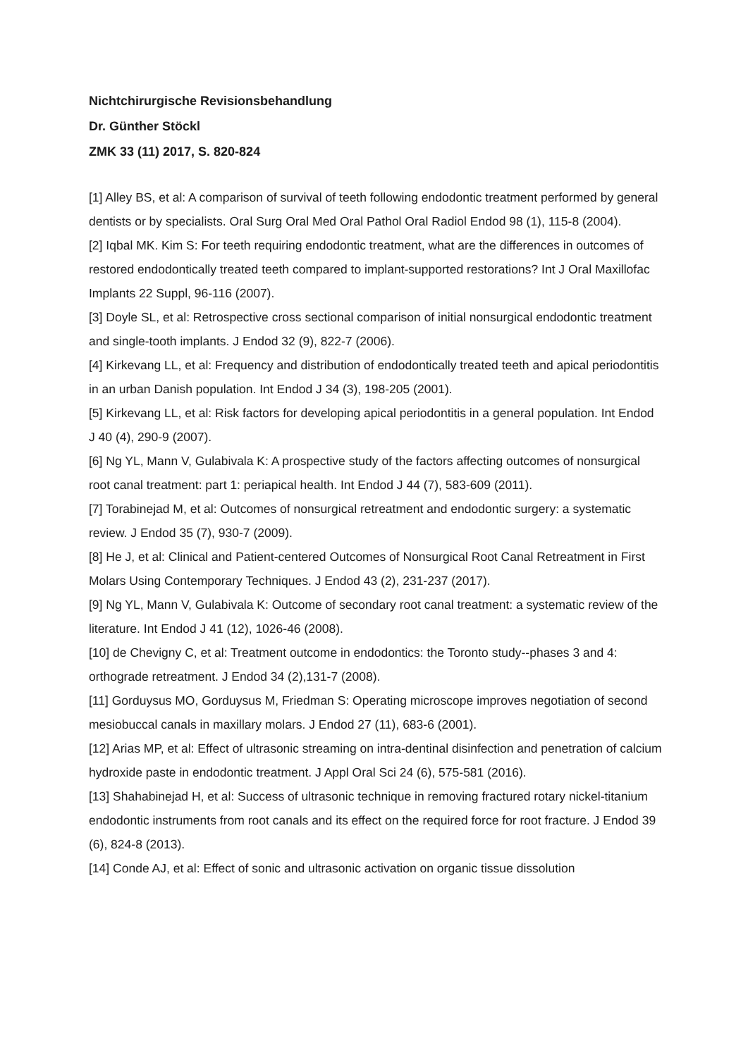Nichtchirurgische Revisionsbehandlung
Dr. Günther Stöckl
ZMK 33 (11) 2017, S. 820-824
[1] Alley BS, et al: A comparison of survival of teeth following endodontic treatment performed by general dentists or by specialists. Oral Surg Oral Med Oral Pathol Oral Radiol Endod 98 (1), 115-8 (2004).
[2] Iqbal MK. Kim S: For teeth requiring endodontic treatment, what are the differences in outcomes of restored endodontically treated teeth compared to implant-supported restorations? Int J Oral Maxillofac Implants 22 Suppl, 96-116 (2007).
[3] Doyle SL, et al: Retrospective cross sectional comparison of initial nonsurgical endodontic treatment and single-tooth implants. J Endod 32 (9), 822-7 (2006).
[4] Kirkevang LL, et al: Frequency and distribution of endodontically treated teeth and apical periodontitis in an urban Danish population. Int Endod J 34 (3), 198-205 (2001).
[5] Kirkevang LL, et al: Risk factors for developing apical periodontitis in a general population. Int Endod J 40 (4), 290-9 (2007).
[6] Ng YL, Mann V, Gulabivala K: A prospective study of the factors affecting outcomes of nonsurgical root canal treatment: part 1: periapical health. Int Endod J 44 (7), 583-609 (2011).
[7] Torabinejad M, et al: Outcomes of nonsurgical retreatment and endodontic surgery: a systematic review. J Endod 35 (7), 930-7 (2009).
[8] He J, et al: Clinical and Patient-centered Outcomes of Nonsurgical Root Canal Retreatment in First Molars Using Contemporary Techniques. J Endod 43 (2), 231-237 (2017).
[9] Ng YL, Mann V, Gulabivala K: Outcome of secondary root canal treatment: a systematic review of the literature. Int Endod J 41 (12), 1026-46 (2008).
[10] de Chevigny C, et al: Treatment outcome in endodontics: the Toronto study--phases 3 and 4: orthograde retreatment. J Endod 34 (2),131-7 (2008).
[11] Gorduysus MO, Gorduysus M, Friedman S: Operating microscope improves negotiation of second mesiobuccal canals in maxillary molars. J Endod 27 (11), 683-6 (2001).
[12] Arias MP, et al: Effect of ultrasonic streaming on intra-dentinal disinfection and penetration of calcium hydroxide paste in endodontic treatment. J Appl Oral Sci 24 (6), 575-581 (2016).
[13] Shahabinejad H, et al: Success of ultrasonic technique in removing fractured rotary nickel-titanium endodontic instruments from root canals and its effect on the required force for root fracture. J Endod 39 (6), 824-8 (2013).
[14] Conde AJ, et al: Effect of sonic and ultrasonic activation on organic tissue dissolution